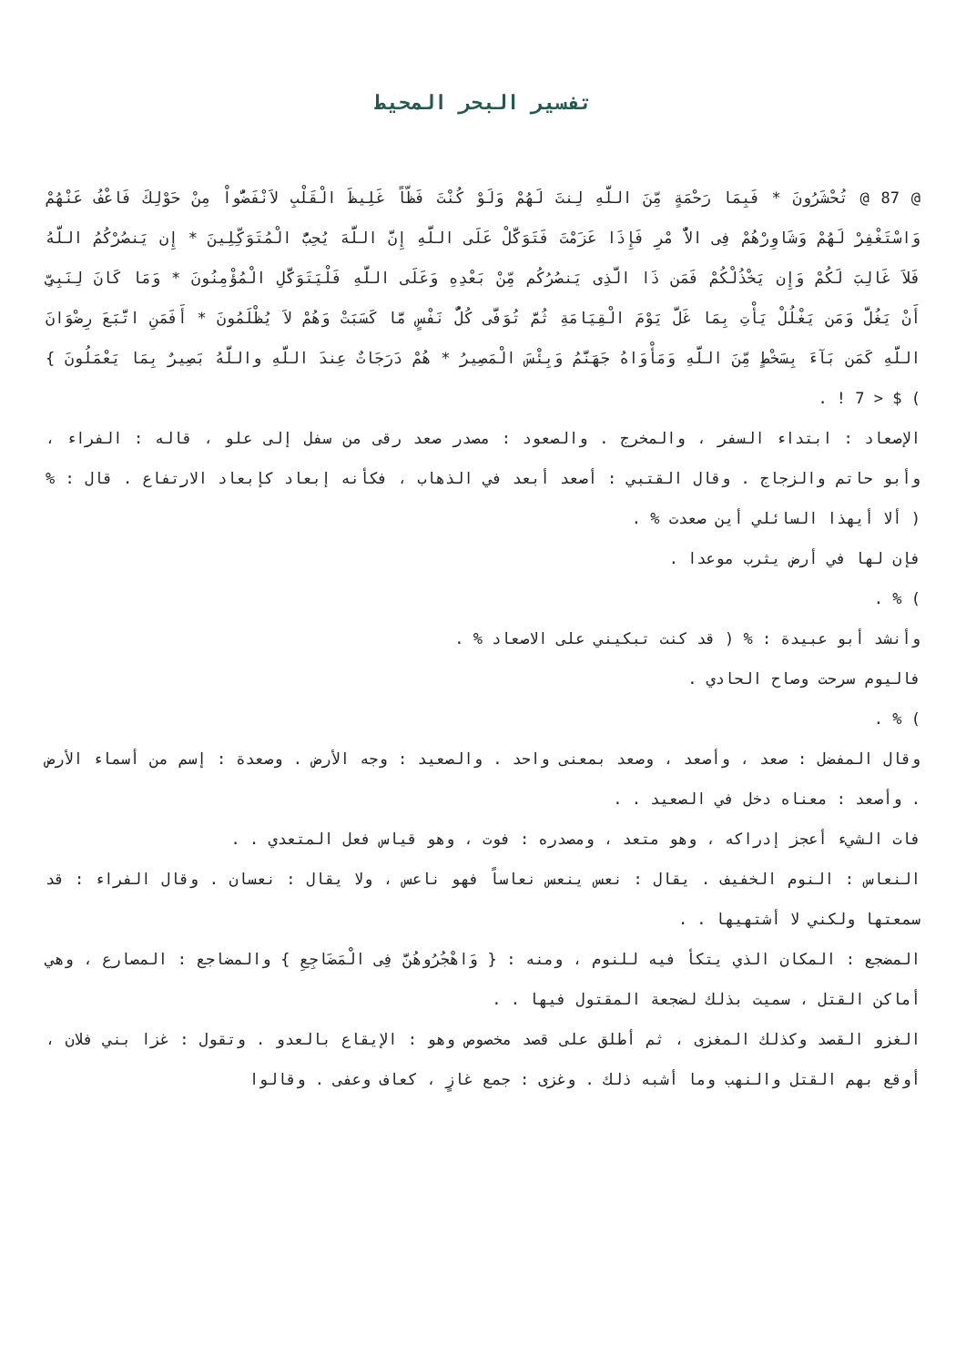تفسير البحر المحيط
@ 87 @ تُحْشَرُونَ * فَبِمَا رَحْمَةٍ مِّنَ اللَّهِ لِنتَ لَهُمْ وَلَوْ كُنْتَ فَظّاً غَلِيظَ الْقَلْبِ لاَنْفَضُّواْ مِنْ حَوْلِكَ فَاعْفُ عَنْهُمْ وَاسْتَغْفِرْ لَهُمْ وَشَاوِرْهُمْ فِى الاٌّ مْرِ فَإِذَا عَزَمْتَ فَتَوَكَّلْ عَلَى اللَّهِ إِنَّ اللَّهَ يُحِبُّ الْمُتَوَكِّلِينَ * إِن يَنصُرْكُمُ اللَّهُ فَلاَ غَالِبَ لَكُمْ وَإِن يَخْذُلْكُمْ فَمَن ذَا الَّذِى يَنصُرُكُم مِّنْ بَعْدِهِ وَعَلَى اللَّهِ فَلْيَتَوَكَّلِ الْمُؤْمِنُونَ * وَمَا كَانَ لِنَبِىٍّ أَنْ يَغُلَّ وَمَن يَغْلُلْ يَأْتِ بِمَا غَلَّ يَوْمَ الْقِيَامَةِ ثُمَّ تُوَفَّى كُلُّ نَفْسٍ مَّا كَسَبَتْ وَهُمْ لاَ يُظْلَمُونَ * أَفَمَنِ اتَّبَعَ رِضْوَانَ اللَّهِ كَمَن بَآءَ بِسَخْطٍ مِّنَ اللَّهِ وَمَأْوَاهُ جَهَنَّمُ وَبِئْسَ الْمَصِيرُ * هُمْ دَرَجَاتٌ عِندَ اللَّهِ واللَّهُ بَصِيرٌ بِمَا يَعْمَلُونَ } ) $ < 7 ! .
الإصعاد : ابتداء السفر ، والمخرج . والصعود : مصدر صعد رقى من سفل إلى علو ، قاله : الفراء ، وأبو حاتم والزجاج . وقال القتبي : أصعد أبعد في الذهاب ، فكأنه إبعاد كإبعاد الارتفاع . قال : % ( ألا أيهذا السائلي أين صعدت % .
فإن لها في أرض يثرب موعدا .
) % .
وأنشد أبو عبيدة : % ( قد كنت تبكيني على الاصعاد % .
فاليوم سرحت وصاح الحادي .
) % .
وقال المفضل : صعد ، وأصعد ، وصعد بمعنى واحد . والصعيد : وجه الأرض . وصعدة : إسم من أسماء الأرض . وأصعد : معناه دخل في الصعيد . .
فات الشيء أعجز إدراكه ، وهو متعد ، ومصدره : فوت ، وهو قياس فعل المتعدي . .
النعاس : النوم الخفيف . يقال : نعس ينعس نعاساً فهو ناعس ، ولا يقال : نعسان . وقال الفراء : قد سمعتها ولكني لا أشتهيها . .
المضجع : المكان الذي يتكأ فيه للنوم ، ومنه : { وَاهْجُرُوهُنَّ فِى الْمَضَاجِعِ } والمضاجع : المصارع ، وهي أماكن القتل ، سميت بذلك لضجعة المقتول فيها . .
الغزو القصد وكذلك المغزى ، ثم أطلق على قصد مخصوص وهو : الإيقاع بالعدو . وتقول : غزا بني فلان ، أوقع بهم القتل والنهب وما أشبه ذلك . وغزى : جمع غازٍ ، كعاف وعفى . وقالوا